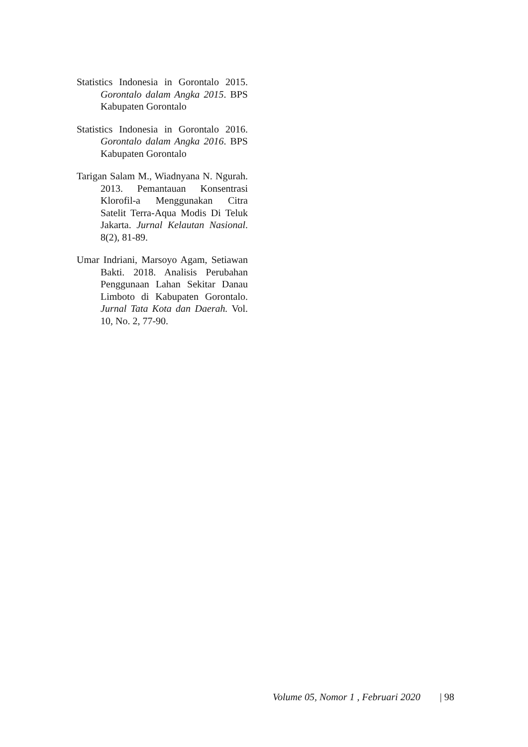Statistics Indonesia in Gorontalo 2015. Gorontalo dalam Angka 2015. BPS Kabupaten Gorontalo
Statistics Indonesia in Gorontalo 2016. Gorontalo dalam Angka 2016. BPS Kabupaten Gorontalo
Tarigan Salam M., Wiadnyana N. Ngurah. 2013. Pemantauan Konsentrasi Klorofil-a Menggunakan Citra Satelit Terra-Aqua Modis Di Teluk Jakarta. Jurnal Kelautan Nasional. 8(2), 81-89.
Umar Indriani, Marsoyo Agam, Setiawan Bakti. 2018. Analisis Perubahan Penggunaan Lahan Sekitar Danau Limboto di Kabupaten Gorontalo. Jurnal Tata Kota dan Daerah. Vol. 10, No. 2, 77-90.
Volume 05, Nomor 1 , Februari 2020 | 98